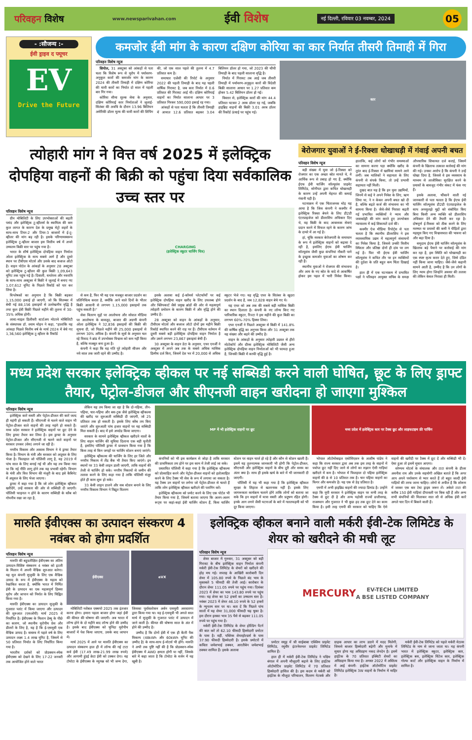परिवहन विशेष
www.newsparivahan.com
ईवी विशेष
नई दिल्ली, रविवार 03 नवम्बर, 2024
05
- :सौजन्य :-
ईवी ड्राइव द फ्यूचर
EV
Drive the Future
कमजोर ईवी मांग के कारण दक्षिण कोरिया का कार निर्यात तीसरी तिमाही में गिरा
परिवहन विशेष न्यूज
सियोल, 31 अक्टूबर को आंकड़ों से पता चला कि विशेष रूप से यूरोप में पर्यावरण-अनुकूल कारों की कमजोर मांग के कारण 2024 की तीसरी तिमाही में दक्षिण कोरिया की यात्री कारों का निर्यात दो साल में पहली बार गिर गया।
कोरिया सीमा शुल्क सेवा के अनुसार, दक्षिण कोरियाई कार निर्माताओं ने जुलाई-सितंबर की अवधि के दौरान 13.96 बिलियन अमेरिकी डॉलर मूल्य की यात्री कारों की शिपिंग की, जो एक साल पहले की तुलना में 4.7 प्रतिशत कम है।
समाचार एजेंसी की रिपोर्ट के अनुसार 2022 की पहली तिमाही के बाद यह पहली वार्षिक गिरावट है, जब कार निर्यात में 0.6 प्रतिशत की गिरावट आई थी। दक्षिण कोरियाई वाहनों का निर्यात सालाना आधार पर 3 प्रतिशत गिरकर 590,000 इकाई रह गया।
आंकड़ों से पता चलता है कि तीसरी तिमाही में आयात 12.6 प्रतिशत बढ़कर 3.04 बिलियन डॉलर हो गया, जो 2023 की चौथी तिमाही के बाद पहली सालाना वृद्धि है।
निर्यात में गिरावट तब आई जब तीसरी तिमाही में पर्यावरण-अनुकूल कारों की विदेशी बिक्री सालाना आधार पर 1.27 प्रतिशत कम होकर 5.42 बिलियन डॉलर हो गई।
विस्तार से, इलेक्ट्रिक कारों की मांग 44.4 प्रतिशत घटकर 2 अरब डॉलर रह गई, जबकि हाइब्रिड वाहनों की बिक्री 3.01 अरब डॉलर की रिकॉर्ड ऊंचाई पर पहुंच गई।
कार
त्योहारी मांग ने वित्त वर्ष 2025 में इलेक्ट्रिक दोपहिया वाहनों की बिक्री को पहुंचा दिया सर्वकालिक उच्च स्तर पर
परिवहन विशेष न्यूज
ग्रीन मोबिलिटी के लिए उपभोक्ताओं की बढ़ती पसंद और इलेक्ट्रिक टू-व्हीलर्स के स्वामित्व की कम कुल लागत के कारण देश के प्रमुख मेट्रो शहरों के साथ-साथ टियर-2 और टियर-3 बाजारों में ई-टू-व्हीलर की मांग बढ़ रही है। इसके परिणामस्वरूप इलेक्ट्रिक टू-व्हीलर बाजार इस वित्तीय वर्ष में अपने उच्चतम बिक्री स्तर पर पहुंच गया है।
भारत के शीर्ष इलेक्ट्रिक दोपहिया वाहन निर्माता ओला इलेक्ट्रिक के साथ सबसे आगे हैं और दूसरे स्थान पर टीवीएस मोटर्स और उसके बाद बजाज ऑटो है। वाहन पोर्टल के आंकड़ों के अनुसार 28 अक्टूबर को इलेक्ट्रिक टू-व्हीलर की कुल बिक्री 1,09,643 यूनिट तक पहुंच गई है। दिवाली, धनतेरस और नवरात्रि के साथ-साथ अक्टूबर में बिक्री ने जुलाई में बनाए गए 1,07,612 यूनिट के पिछले रिकॉर्ड को पार कर लिया है।
विश्लेषकों का अनुमान है कि बिक्री बढ़कर 1,15,000 इकाई हो जाएगी, जो कि सितम्बर में बेची गई 88,156 इकाइयों से उल्लेखनीय वृद्धि है तथा कुल ईवी बिक्री पिछले महीने की तुलना में 30-35% अधिक होगी।
लास्ट-माइल डिलीवरी स्टार्टअप मोटरवे मोबिलिटी के संस्थापक डॉ. श्याम मोहन ने कहा, "हालांकि यह आंकड़ा पिछले वित्तीय वर्ष के मार्च 2024 में बेचे गए 1,36,560 इलेक्ट्रिक टू-व्हीलर के रिकॉर्ड
CHARGING
(इलेक्ट्रिक स्कूटर चार्जिंग चित्र)
से कम है, फिर भी यह एक मजबूत बाजार प्रदर्शन का प्रतिनिधित्व करता है, क्योंकि आने वाले दिनों के भीतर बिक्री आसानी से लगभग 1,15,000 इकाइयों तक पहुंच सकती है।"
सेवा वितरण मुद्दों पर आलोचना और सोशल मीडिया पर आलोचना के बावजूद, बाजार की अग्रणी कंपनी ओला इलेक्ट्रिक ने 32,836 इकाइयों की बिक्री की सूचना दी, जो पिछले महीने की 25,000 इकाइयों से लगभग 30% अधिक है। कंपनी के सूत्रों के अनुसार चल रहे विवाद ने ब्रांड में उपभोक्ता विश्वास को कम नहीं किया है, बल्कि मजबूत बना हुआ है।
कंपनी ने कहा कि यह गति पूरे त्योहारी सीजन और नये साल तक जारी रहने की उम्मीद है।
इसके अलावा कई ई-कॉमर्स प्लेटफॉर्मों पर कई इलेक्ट्रिक दोपहिया वाहन खरीद के लिए उपलब्ध होने और फ्लिपकार्ट जैसे प्रमुख ब्रांडों की ओर से महत्वपूर्ण त्योहारी प्रमोशन के कारण बिक्री में और वृद्धि होने की उम्मीद है।
28 अक्टूबर को वाहन के आंकड़ों के अनुसार, टीवीएस मोटर्स और बजाज ऑटो दोनों इस महीने बिक्री रिकॉर्ड स्थापित करने की राह पर हैं। टीवीएस वर्तमान में दूसरी सबसे बड़ी इलेक्ट्रिक दोपहिया वाहन निर्माता है और उसने लगभग 23,867 इकाइयां बेची हैं।
30 अक्टूबर के वाहन डेटा के अनुसार, एथर एनर्जी ने अक्टूबर में अपने अब तक के सबसे अधिक मासिक डिस्पैच दर्ज किए, जिसमें देश भर में 20,000 से अधिक स्कूटर भेजे गए। यह वृद्धि एथर के सितंबर के खुदरा प्रदर्शन के बाद है, जब 12,828 वाहन बेचे गए थे।
यह एथर को अब तक की सबसे बड़ी मासिक बिक्री का स्थान दिलाता है। कंपनी के नए लॉन्च किए गए पारिवारिक स्कूटर, रिज्टा ने इस महीने की कुल बिक्री का लगभग 60%-70% हिस्सा लिया।
एथर एनर्जी ने पिछले अक्टूबर से बिक्री में 141.8% की वार्षिक वृद्धि का अनुभव किया और 31 अक्टूबर तक यह संख्या और बढ़ने की उम्मीद है।
वाहन के आंकड़ों के अनुसार त्योहारी उछाल से हीरो मोटोकॉर्प और ग्रीव्स इलेक्ट्रिक मोबिलिटी जैसी अन्य इलेक्ट्रिक दोपहिया वाहन निर्माताओं को भी फायदा हुआ है, जिनकी बिक्री में काफी वृद्धि हुई है।
बेरोजगार युवाओं ने ई-रिक्शा धोखाधड़ी में गंवाई अपनी बचत
परिवहन विशेष न्यूज
बड़ी संख्या में युवा जो ई-रिक्शा को रोजगार का एक अच्छा स्रोत मानते थे, वे आर्थिक रूप से तबाह हो गए हैं, क्योंकि ईएफ ईवी चार्जिंग सॉल्यूशंस प्राइवेट लिमिटेड, सोनीपत द्वारा कथित धोखाधड़ी के कारण उन्हें अपनी मेहनत की कमाई गंवानी पड़ी है।
घटनाक्रम में एक चिंताजनक मोड़ यह आया है कि जिस कंपनी ने कश्मीर में इलेक्ट्रिक रिक्शा बेचने के लिए डी2डी एंटरप्राइजेज को डीलरशिप अधिकार दिए थे, वह बिक्री के बाद आवश्यक सेवाएं प्रदान करने में विफल रहने के कारण जांच के दायरे में आ गई है।
हां, चूंकि सरकार बेरोजगारी के समाधान के रूप में इलेक्ट्रिक वाहनों को बढ़ावा दे रही है, इसलिए ईएफ ईवी चार्जिंग सॉल्यूशंस जैसी कुछ कंपनियां नौकरी पाने के इच्छुक कमजोर युवाओं का शोषण कर रही हैं।
स्थानीय युवाओं ने रोजगार की संभावना और आय के नए स्रोत के वादे से आकर्षित होकर इस पहल में भारी निवेश किया। हालांकि, कई लोगों को गंभीर समस्याओं का सामना करना पड़ा क्योंकि खरीद के तुरंत बाद ई-रिक्शा में खामियां सामने आने लगीं। जब मालिकों ने सहायता के लिए कंपनी से संपर्क किया, तो उन्हें प्रभावी सहायता नहीं मिली।
दुखद बात यह है कि इन युवा उद्यमियों, जिनमें से कई ने अपने निवेश के लिए, ऋण लिया था, ने न केवल अपनी बचत खो दी है, बल्कि बढ़ते कर्ज की संभावना का भी सामना किया है। जैसे-जैसे निराशा बढ़ती गई प्रभावित व्यक्तियों ने न्याय और जवाबदेही की मांग करते हुए उपभोक्ता न्यायालय में कई शिकायतें दर्ज कीं।
कश्मीर ऐज मीडिया रिपोर्ट्स से पता चलता है कि स्थानीय डीलरशिप ने इस व्यावसायिक उद्यम में महत्वपूर्ण संसाधनों का निवेश किया है, जिससे उनकी वित्तीय स्थिरता और प्रतिष्ठा दोनों ही दांव पर लग गई है। फिर भी ईएफ ईवी चार्जिंग सॉल्यूशंस ने कथित तौर पर इन व्यक्तियों की दुर्दशा के प्रति बहुत कम चिंता दिखाई है।
हाल ही में एक घटनाक्रम में प्रभावित पक्षों ने परिवहन आयुक्त सचिव के समक्ष औपचारिक शिकायत दर्ज कराई, जिसमें कंपनी के खिलाफ तत्काल कार्रवाई की मांग की गई। उनका आरोप है कि कंपनी ने उन्हें धोखा दिया है, जिससे वे इस व्यवसाय के माध्यम से आजीविका सुरक्षित करने के प्रयासों के बावजूद गंभीर संकट में फंस गए हैं।
इसके अलावा, चौंकाने वाली नई जानकारी से पता चलता है कि ईएफ ईवी चार्जिंग सॉल्यूशंस डी2डी एंटरप्राइजेज के साथ अनसुलझे मुद्दों को संबोधित किए बिना किसी अन्य व्यक्ति को डीलरशिप अधिकार देने की तैयारी कर रहा है। दोषपूर्ण ई-रिक्शा को ठीक करने के लिए मरम्मत या प्रयासों की कमी ने पीड़ितों द्वारा महसूस किए गए विश्वासघात की भावना को और बढ़ा दिया है।
समुदाय ईएफ ईवी चार्जिंग सॉल्यूशंस के खिलाफ बड़े पैमाने पर कार्रवाई की मांग कर रहा है, इस स्थिति को धोखाधड़ी का एक स्पष्ट कृत्य करार देते हुए, जिसे दंडित नहीं किया जाना चाहिए। जैसे-जैसे कहानी सामने आती है, उम्मीद है कि उन लोगों के लिए न्याय होगा जिन्होंने अवसर की तलाश की लेकिन केवल निराशा ही मिली।
मध्य प्रदेश सरकार इलेक्ट्रिक व्हीकल पर नई सब्सिडी करने वाली घोषित, छूट के लिए ड्राफ्ट तैयार, पेट्रोल-डीजल और सीएनजी वाहन खरीदना हो जाएगा मुश्किल
परिवहन विशेष न्यूज
इलेक्ट्रिक कारें सस्ती और पेट्रोल-डीजल की कारें जल्द ही महंगी हो सकती हैं। सीएनजी से चलने वाले वाहन भी पेट्रोल-डीजल वाले वाहनों की तरह महंगे हो सकते हैं। मध्य प्रदेश सरकार ने इलेक्ट्रिक वाहनों पर छूट देने के लिए ड्राफ्ट तैयार कर लिया है। इस ड्राफ्ट के अनुसार पेट्रोल-डीजल और सीएनजी से चलने वाले वाहनों पर सरकार उपकर (सेस) लगाने जा रही है।
नगरीय विकास और आवास विभाग ने ये ड्राफ्ट तैयार किया है। विभाग के मंत्री और सरकार को अप्रूवल के लिए भेजा है। फिलहाल जो पॉलिसी लागू है, वह 2019 में पांच साल के लिए बनाई गई थी और यह तय किया गया था कि नई नीति लागू होने तक यह प्रभावी रहेगी। विभाग के मंत्री और वित्त विभाग की मंजूरी के बाद इसे कैबिनेट में अप्रूवल के लिए भेजा जाएगा।
ड्राफ्ट में कहा गया है कि जो लोग इलेक्ट्रिक व्हीकल खरीदेंगे, उन्हें सरकार की ओर से सब्सिडी दी जाएगी। पॉलिसी फाइनल न होने के कारण सब्सिडी के स्लैब को गोपनीय रखा जा रहा है,
लेकिन यह तय किया जा रहा है कि दो-पहिया, तीन-पहिया, चार-पहिया और बस-ट्रक जैसे इलेक्ट्रिक व्हीकल्स की खरीद पर शुरुआती सब्सिडी दी जाएगी, जो 25 प्रतिशत तक हो सकती है। इसके लिए स्लैब तय किए जाएंगे और शुरुआती पांच हजार वाहनों पर यह सब्सिडी मिल सकती है। बाद में इसे अपग्रेड किया जाएगा।
सरकार के सामने इलेक्ट्रिक व्हीकल खरीदने वालों के लिए वाहन चार्जिंग की सुविधा दिलाना एक बड़ी चुनौती है, इसलिए पॉलिसी ड्राफ्ट में प्रावधान किया गया है कि किस तरह से किन जगहों पर चार्जिंग स्टेशन बनाएं जाएंगे।
इलेक्ट्रिक व्हीकल्स की चार्जिंग के लिए हर जिले और नगरीय निकाय में लैंड बैंक भी तैयार किए जाएंगे। इन स्थानों पर 33 केवी लाइन डाली जाएगी, ताकि वाहनों की तेजी से चार्जिंग हो सके। नगरीय निकायों से जमीन की तलाश करने के लिए कहा गया है ताकि पॉलिसी मंजूर होते ही काम शुरू हो सके।
33 केवी लाइन डालने और सब स्टेशन बनाने के लिए नगरीय विकास विभाग ने विद्युत वितरण
MP में भी इलेक्ट्रिक वाहनों पर छूट
मध्य प्रदेश में इलेक्ट्रिक कार पर टैक्स छूट और लाइफटाइम फ्री पार्किंग
कंपनियों को भी इस कार्यक्रम से जोड़ा है ताकि सरकार की प्राथमिकता तय होने पर इस काम में तेजी लाई जा सके।
प्रस्तावित पॉलिसी में कहा गया है कि इलेक्ट्रिक व्हीकल्स को प्रोत्साहित करने और पेट्रोल-डीजल वाहनों को हतोत्साहित करने के लिए टैक्स भी सेस के रूप में लगाया जा सकता है। यह टैक्स उन वाहनों पर लगेगा जो पेट्रोल-डीजल से चलते हैं ताकि लोग इलेक्ट्रिक व्हीकल खरीदने की प्लानिंग करें।
इलेक्ट्रिक व्हीकल्स को प्रमोट करने के लिए एक पोर्टल भी तैयार किया गया है, जिसमें बताया जाएगा कि अलग-अलग रूट्स पर कहां-कहां ईवी चार्जिंग स्टेशन हैं, किस चार्जिंग स्टेशन पर वाहन चार्ज हो रहे हैं और कौन से स्टेशन खाली हैं। इसमें यह तुलनात्मक जानकारी भी होगी कि पेट्रोल-डीजल, सीएनजी और इलेक्ट्रिक वाहनों के बीच दूरी और समय का अंतर क्या है। साथ ही इसके खर्च के बारे में भी जानकारी दी जाएगी।
पॉलिसी में यह भी कहा गया है कि इलेक्ट्रिक व्हीकल सुरक्षा के लिहाज से खतरनाक नहीं हैं। इसके लिए जागरूकता कार्यक्रम चलाने होंगे ताकि लोगों को बताया जा सके कि इन वाहनों में यात्रा सस्ती और प्रदूषण रहित होगी। इनके आग लगने जैसी घटनाओं के बारे में गलतफहमी को भी दूर किया जाएगा।
भोपाल ऑटोमोबाइल एसोसिएशन के आशीष पांडेय ने कहा कि राज्य सरकार द्वारा अब तक इस तरह के वाहनों में पर्याप्त छूट नहीं दिए जाने से लोगों का रुझान ऐसी गाड़ियां खरीदने में कम है। भोपाल में फिलहाल दो पहिया इलेक्ट्रिक वाहनों की 8 से 10 प्रतिशत तक है। चार पहिया वाहनों का फिगर और कमजोर है। यह एक से डेढ़ प्रतिशत है।
एमपी में अभी हाइब्रिड वाहनों की ज्यादा डिमांड है। उन्होंने कहा कि यूपी सरकार ने इलेक्ट्रिक वाहन पर सभी तरह के टैक्स से छूट दी है और अन्य पड़ोसी राज्यों छत्तीसगढ़, राजस्थान और गुजरात ने भी कुछ हद तक छूट देने का काम किया है। इसी तरह एमपी की सरकार को चाहिए कि ऐसे वाहनों की खरीदी पर टैक्स में छूट दें और सब्सिडी भी दें। ऐसा हुआ तो इसमें सुधार आएगा।
वरेण्यम मोटर्स के संचालक और टाटा कंपनी के डीलर अवनीश राय और उनके सहयोगी अखिल बताते हैं कि अगर आप अपने पर्यावरण से प्यार करते हैं तो बहुत जल्दी ईवी गाड़ियों की तरफ जाना चाहिए। लोगों से अपील है कि शोरूम में जाकर एक बार टेस्ट ड्राइव जरूर लें। अकेले टाटा की करीब 150 ईवी गाड़ियां दीपावली पर बिक रही हैं और अन्य सभी कंपनियों की मिलाकर सात सौ से अधिक ईवी कारें अगले चार दिन में बिकने वाली हैं।
मारुति ईवीएक्स का उत्पादन संस्करण 4 नवंबर को होगा प्रदर्शित
परिवहन विशेष न्यूज
मारुति की बहुप्रतीक्षित ईवीएक्स का अंतिम उत्पादन-विशिष्ट संस्करण 4 नवंबर को इटली के मिलान में अपनी वैश्विक शुरुआत करेगा। यह मूल कंपनी सुजुकी के लिए एक वैश्विक उत्पाद के रूप में ईवीएक्स के महत्व को रेखांकित करता है, क्योंकि भारत में निर्मित ईवी के उत्पादन का एक महत्वपूर्ण हिस्सा यूरोप और जापान को निर्यात के लिए चिह्नित किया गया है।
मारुति ईवीएक्स का उत्पादन सुजुकी के गुजरात प्लांट में किया जाएगा और उत्पादन की शुरुआत (एसओपी) मार्च 2025 में निर्धारित है। ईवीएक्स के मिलान डेब्यू के पीछे का कारण, जो स्थानीय यूरोपीय प्रेस और डीलरों के लिए है, यह है कि ई-एसयूवी एक वैश्विक उत्पाद है। वास्तव में पहले वर्ष के लिए उत्पादन लक्ष्य 1.4 लाख यूनिट है, जिसमें से 50 प्रतिशत निर्यात के लिए निर्धारित किया गया है।
भारतीय दर्शकों को प्रोडक्शन-स्पेक ईवीएक्स को देखने के लिए 17-22 जनवरी तक आयोजित होने वाले भारत
ईवीएक्स eVX
मोबिलिटी ग्लोबल एक्सपो 2025 तक इंतजार करना होगा। हमारा पहला बाजार होगा जहां ईवी की कीमत की घोषणा की जाएगी। अब भारत में लॉन्च होने के दो महीने बाद लॉन्च होने की उम्मीद है। इसके बाद ईवीएक्स को चुनिंदा यूरोपीय बाजारों में पेश किया जाएगा, उसके बाद जापान में।
मार्च 2025 में आने पर मारुति ईवीएक्स का उत्पादन संस्करण हाल ही में लॉन्च की गई टाटा कर्व ईवी (17.49 लाख-21.99 लाख रुपये) और आगामी हुंडई क्रेटा ईवी को टक्कर देगा। यह टोयोटा के ईवीएक्स के व्युत्पन्न को भी जन्म देगा, जिसका पूर्वावलोकन अर्बन एसयूवी अवधारणा द्वारा किया गया था। यह ई-एसयूवी भी अगले साल मार्च में सुजुकी के गुजरात प्लांट में उत्पादन में जाने वाली है। कीमत की घोषणा साल के अंत में होने की उम्मीद है।
उम्मीद है कि दोनों ईवी में एक ही बैटरी पैक विकल्प (48kWh और 60kWh यूनिट की उम्मीद है) के साथ-साथ ई-मोटर्स भी होंगे। मारुति ने अभी तक पुष्टि नहीं की है कि प्रोडक्शन-स्पेक ईवीएक्स में AWD क्षमता होगी या नहीं, जिसके बारे में कहा जाता है कि टोयोटा के वर्जन में यह खूबी है।
इलेक्ट्रिक व्हीकल बनाने वाली मर्करी ईवी-टेक लिमिटेड के शेयर को खरीदने की मची लूट
परिवहन विशेष न्यूज
शेयर बाजार में गुरुवार, 31 अक्टूबर को बड़ी गिरावट के बीच इलेक्ट्रिक वाहन निर्माता कंपनी मर्करी ईवी-टेक लिमिटेड के शेयरों को खरीदने की होड़ मच गई। सप्ताह के आखिरी कारोबारी दिन शेयर में 105.80 रुपये के पिछले बंद भाव के मुकाबले 5 फीसदी की तेजी आई। कारोबार के दौरान शेयर 111.05 रुपये पर पहुंच गया। दिसंबर 2023 में शेयर का भाव 143.80 रुपये पर पहुंच गया। यह शेयर का 52 हफ्तों का उच्चतम स्तर है। नवंबर 2023 में शेयर 46.10 रुपये के 52 हफ्तों के न्यूनतम स्तर पर था। बता दें कि पिछले पांच सालों में यह शेयर 31,000 फीसदी चढ़ चुका है। इस दौरान इसका भाव 35 पैसे से बढ़कर 111.05 रुपये पर पहुंच गया है।
मर्करी ईवी-टेक लिमिटेड के शेयर होल्डिंग पैटर्न की बात करें तो 62.10 फीसदी हिस्सेदारी प्रमोटर के पास है। वहीं, पब्लिक शेयरहोल्डर्स के पास 37.90 फीसदी हिस्सेदारी है। इसके प्रमोटरों में कविता जयेशभाई ठक्कर, आरतीबेन जयेशभाई ठक्कर शामिल हैं। इसके अलावा
MERCURY
EV-TECH LIMITED
A BSE LISTED COMPANY
प्रमोटर समूह में श्री साईबाबा एक्जिम प्राइवेट लिमिटेड, रघुवीर इंटरनेशनल प्राइवेट लिमिटेड शामिल हैं।
हाल ही में मर्करी ईवी-टेक लिमिटेड ने पश्चिम बंगाल में अपनी मौजूदगी बढ़ाने के लिए हाईटेक ऑटोमोटिव प्राइवेट लिमिटेड में 70 प्रतिशत हिस्सेदारी हासिल की है। इस कदम से मर्करी को हाईटेक के मौजूदा परिचालन, वितरण नेटवर्क और ग्राहक आधार का लाभ उठाने में मदद मिलेगी, जिससे बाजार हिस्सेदारी बढ़ेगी और मुनाफे में सुधार होगा यह अधिग्रहण नकद लेनदेन है। इसमें हाईटेक के 70 प्रतिशत इक्विटी शेयरों का अधिग्रहण किया गया है। अगस्त 2022 में अस्तित्व में आई कंपनी- हाईटेक ऑटोमोटिव प्राइवेट लिमिटेड इलेक्ट्रिक 3W वाहनों के निर्माण में माहिर है।
मर्करी ईवी-टेक लिमिटेड को पहले मर्करी मेटल्स लिमिटेड के नाम से जाना जाता था। यह कंपनी भारत में इलेक्ट्रिक स्कूटर, इलेक्ट्रिक कार, इलेक्ट्रिक बस, इलेक्ट्रिक विंटेज कार, इलेक्ट्रिक गोल्फ कार्ट और इलेक्ट्रिक वाहन के निर्माण में शामिल है।